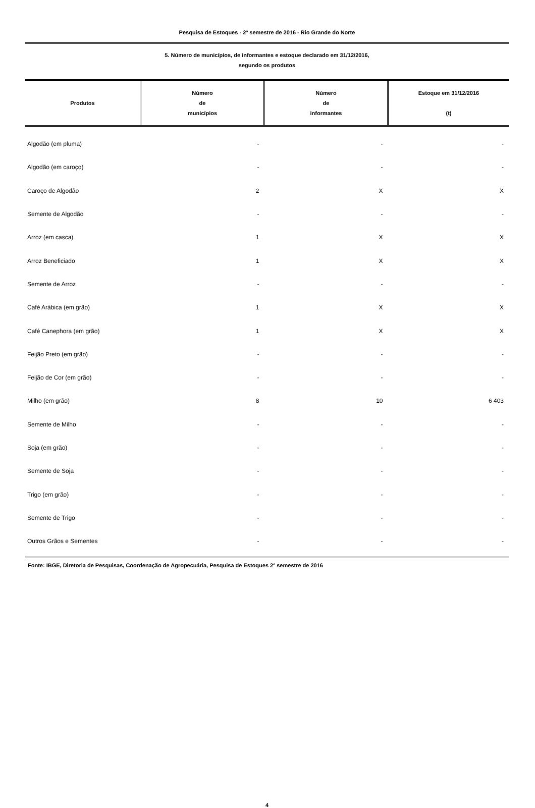Pesquisa de Estoques - 2º semestre de 2016 - Rio Grande do Norte
5. Número de municípios, de informantes e estoque declarado em 31/12/2016,
segundo os produtos
| Produtos | Número de municípios | Número de informantes | Estoque em 31/12/2016 (t) |
| --- | --- | --- | --- |
| Algodão (em pluma) | - | - | - |
| Algodão (em caroço) | - | - | - |
| Caroço de Algodão | 2 | X | X |
| Semente de Algodão | - | - | - |
| Arroz (em casca) | 1 | X | X |
| Arroz Beneficiado | 1 | X | X |
| Semente de Arroz | - | - | - |
| Café Arábica (em grão) | 1 | X | X |
| Café Canephora (em grão) | 1 | X | X |
| Feijão Preto (em grão) | - | - | - |
| Feijão de Cor (em grão) | - | - | - |
| Milho (em grão) | 8 | 10 | 6 403 |
| Semente de Milho | - | - | - |
| Soja (em grão) | - | - | - |
| Semente de Soja | - | - | - |
| Trigo (em grão) | - | - | - |
| Semente de Trigo | - | - | - |
| Outros Grãos e Sementes | - | - | - |
Fonte: IBGE, Diretoria de Pesquisas, Coordenação de Agropecuária, Pesquisa de Estoques 2º semestre de 2016
4